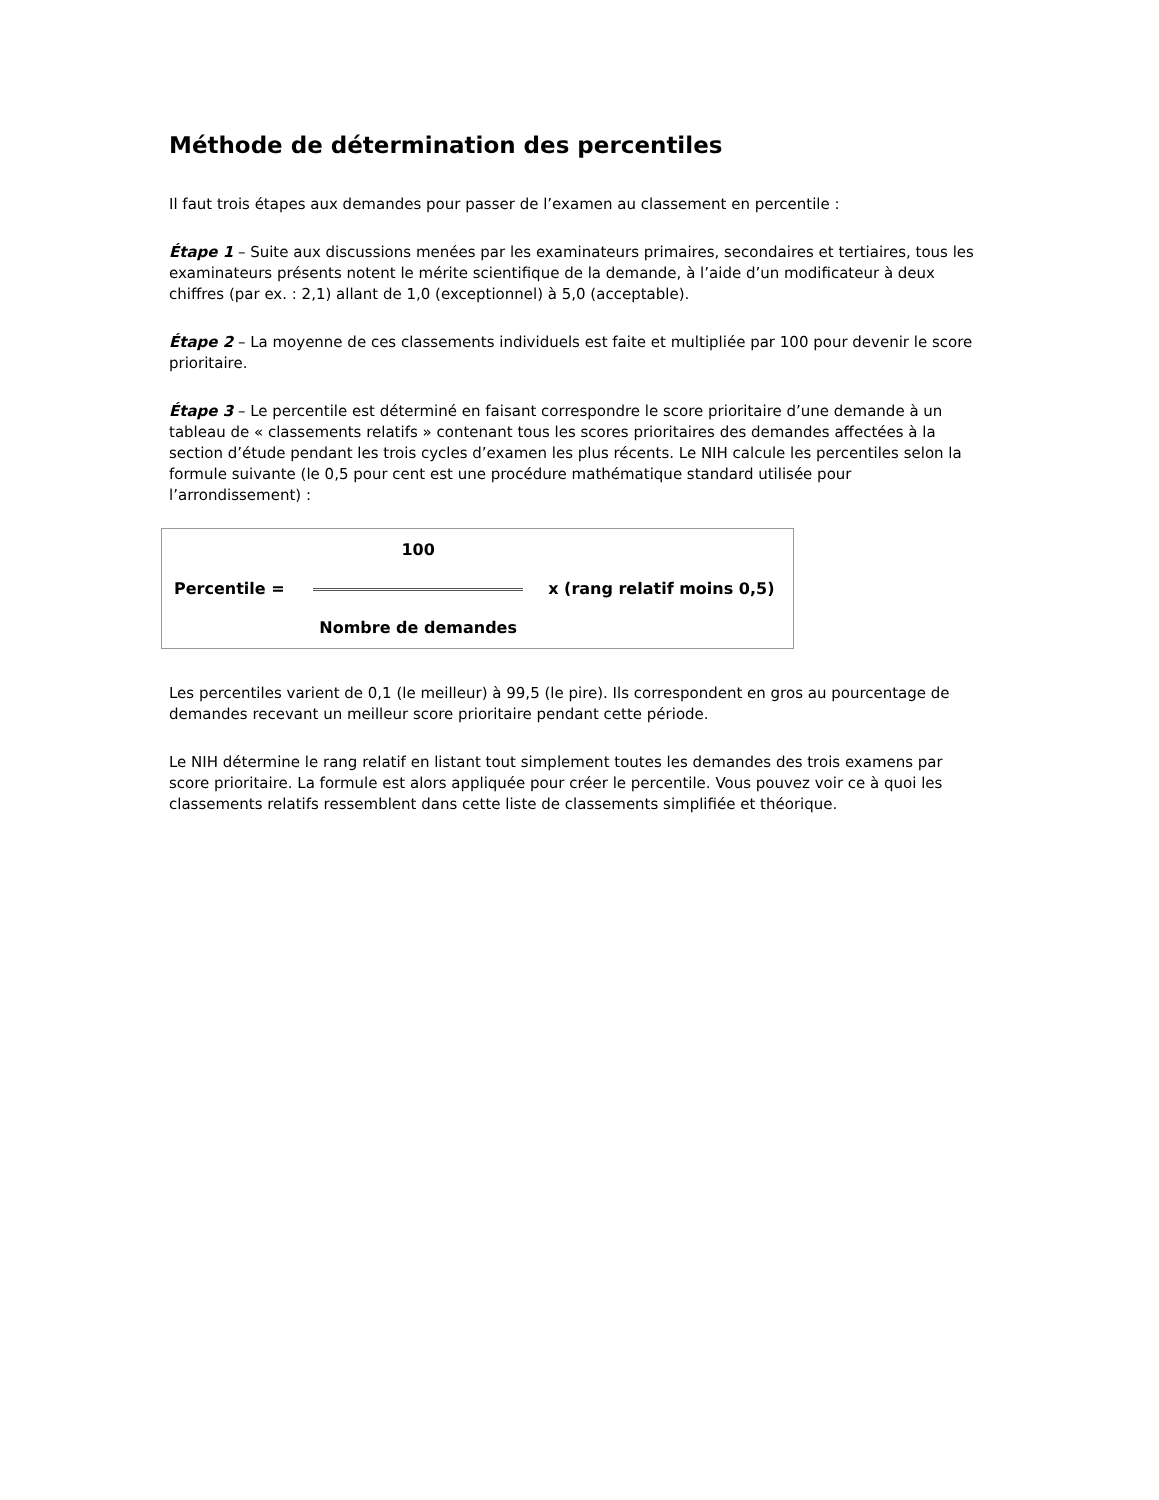Méthode de détermination des percentiles
Il faut trois étapes aux demandes pour passer de l’examen au classement en percentile :
Étape 1 – Suite aux discussions menées par les examinateurs primaires, secondaires et tertiaires, tous les examinateurs présents notent le mérite scientifique de la demande, à l’aide d’un modificateur à deux chiffres (par ex. : 2,1) allant de 1,0 (exceptionnel) à 5,0 (acceptable).
Étape 2 – La moyenne de ces classements individuels est faite et multipliée par 100 pour devenir le score prioritaire.
Étape 3 – Le percentile est déterminé en faisant correspondre le score prioritaire d’une demande à un tableau de « classements relatifs » contenant tous les scores prioritaires des demandes affectées à la section d’étude pendant les trois cycles d’examen les plus récents. Le NIH calcule les percentiles selon la formule suivante (le 0,5 pour cent est une procédure mathématique standard utilisée pour l’arrondissement) :
| | 100 | |
| Percentile = | | x (rang relatif moins 0,5) |
| | Nombre de demandes | |
Les percentiles varient de 0,1 (le meilleur) à 99,5 (le pire). Ils correspondent en gros au pourcentage de demandes recevant un meilleur score prioritaire pendant cette période.
Le NIH détermine le rang relatif en listant tout simplement toutes les demandes des trois examens par score prioritaire. La formule est alors appliquée pour créer le percentile. Vous pouvez voir ce à quoi les classements relatifs ressemblent dans cette liste de classements simplifiée et théorique.